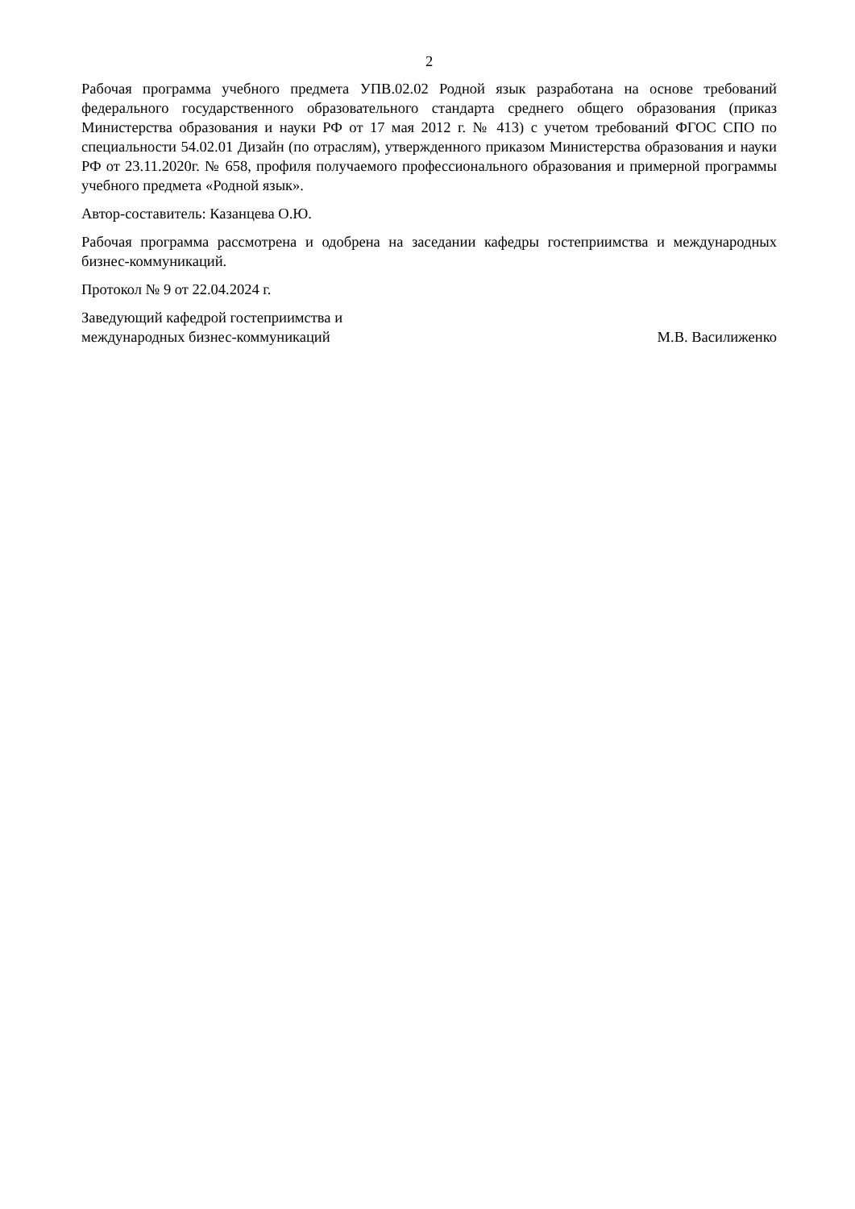2
Рабочая программа учебного предмета УПВ.02.02 Родной язык разработана на основе требований федерального государственного образовательного стандарта среднего общего образования (приказ Министерства образования и науки РФ от 17 мая 2012 г. № 413) с учетом требований ФГОС СПО по специальности 54.02.01 Дизайн (по отраслям), утвержденного приказом Министерства образования и науки РФ от 23.11.2020г. № 658, профиля получаемого профессионального образования и примерной программы учебного предмета «Родной язык».
Автор-составитель: Казанцева О.Ю.
Рабочая программа рассмотрена и одобрена на заседании кафедры гостеприимства и международных бизнес-коммуникаций.
Протокол № 9 от 22.04.2024 г.
Заведующий кафедрой гостеприимства и
международных бизнес-коммуникаций
М.В. Василиженко